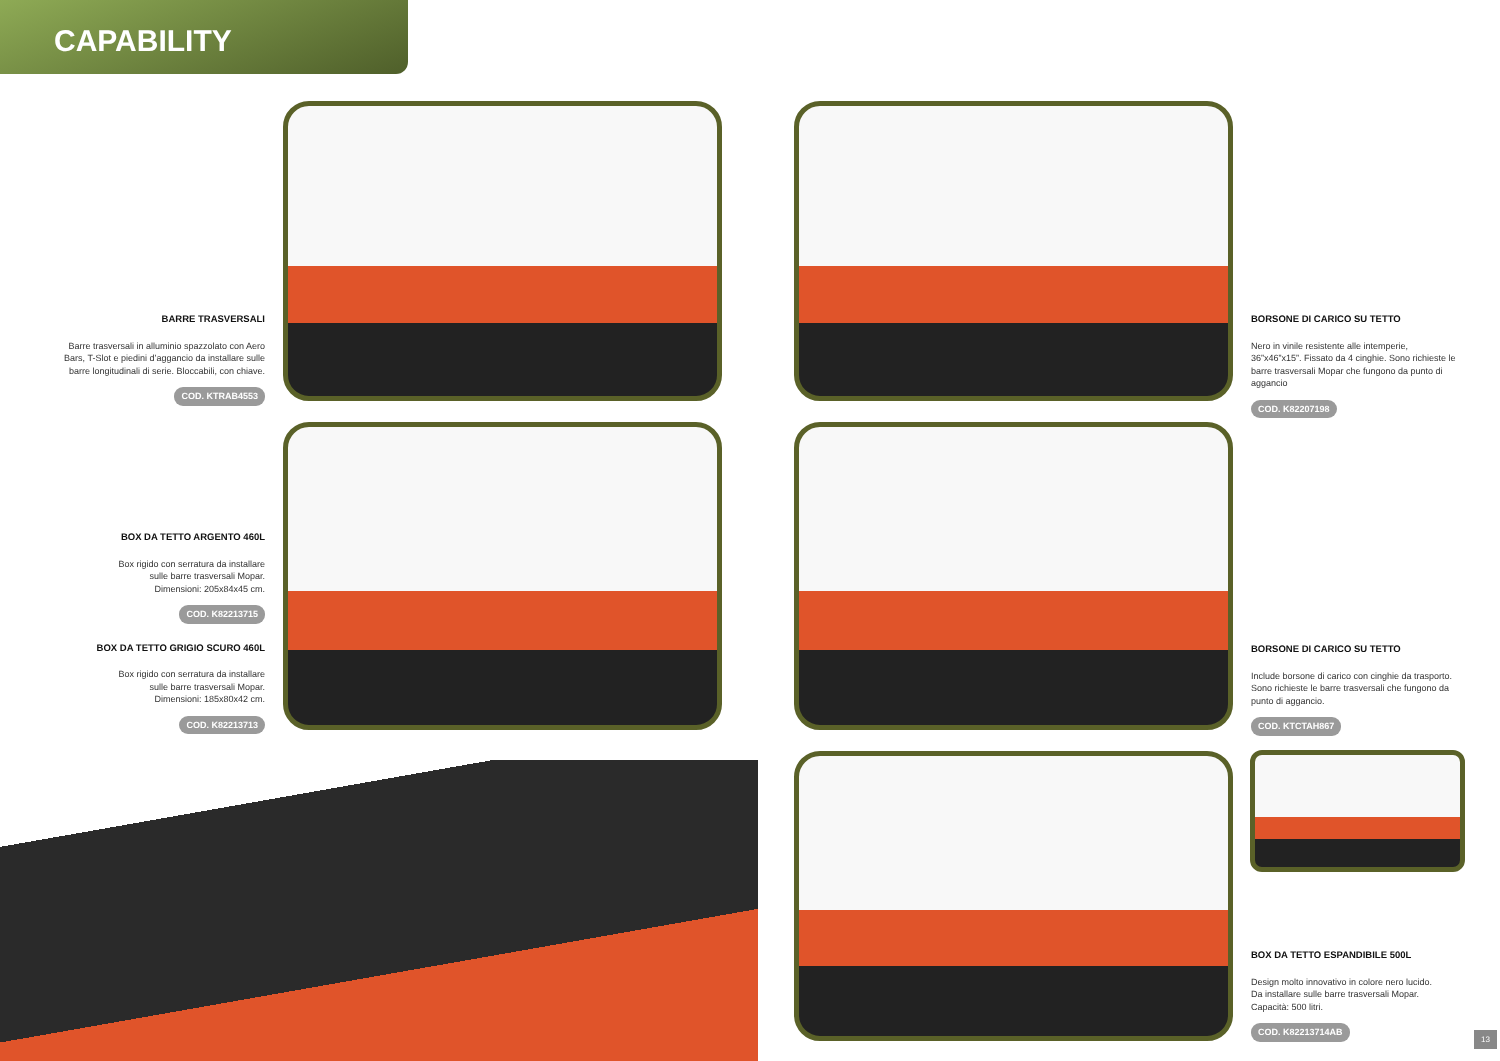CAPABILITY
BARRE TRASVERSALI
Barre trasversali in alluminio spazzolato con Aero Bars, T-Slot e piedini d’aggancio da installare sulle barre longitudinali di serie. Bloccabili, con chiave.
COD. KTRAB4553
BORSONE DI CARICO SU TETTO
Nero in vinile resistente alle intemperie, 36”x46”x15”. Fissato da 4 cinghie. Sono richieste le barre trasversali Mopar che fungono da punto di aggancio
COD. K82207198
BOX DA TETTO ARGENTO 460L
Box rigido con serratura da installare
sulle barre trasversali Mopar.
Dimensioni: 205x84x45 cm.
COD. K82213715
BOX DA TETTO GRIGIO SCURO 460L
Box rigido con serratura da installare
sulle barre trasversali Mopar.
Dimensioni: 185x80x42 cm.
COD. K82213713
BORSONE DI CARICO SU TETTO
Include borsone di carico con cinghie da trasporto. Sono richieste le barre trasversali che fungono da punto di aggancio.
COD. KTCTAH867
BOX DA TETTO ESPANDIBILE 500L
Design molto innovativo in colore nero lucido.
Da installare sulle barre trasversali Mopar.
Capacità: 500 litri.
COD. K82213714AB
13